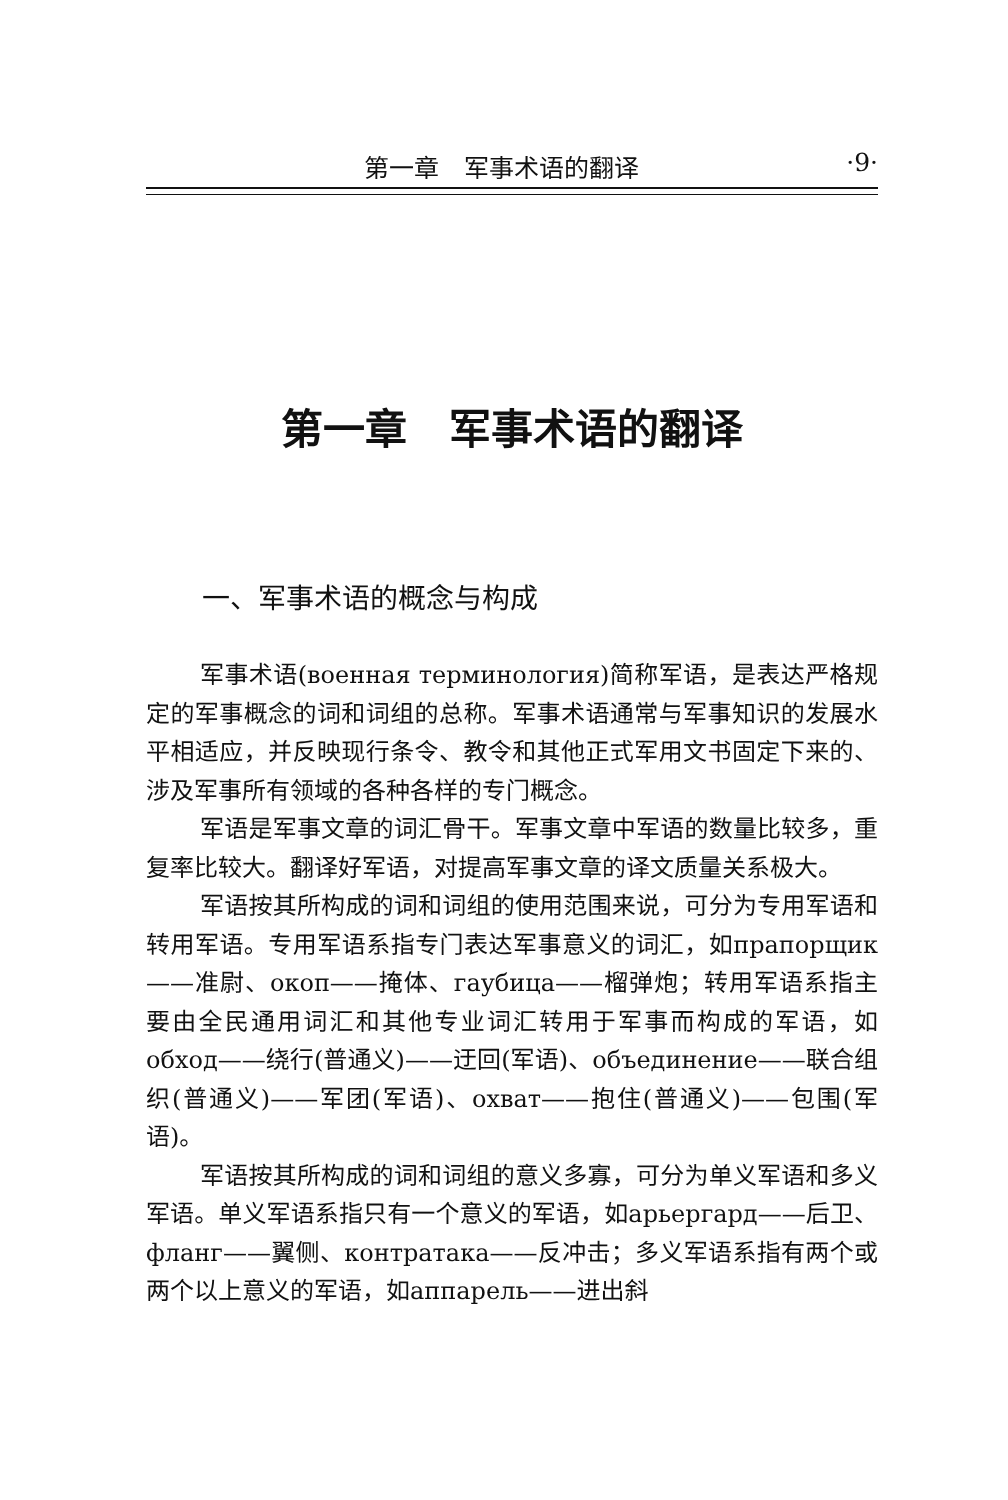第一章　军事术语的翻译 ·9·
第一章　军事术语的翻译
一、军事术语的概念与构成
军事术语(военная терминология)简称军语，是表达严格规定的军事概念的词和词组的总称。军事术语通常与军事知识的发展水平相适应，并反映现行条令、教令和其他正式军用文书固定下来的、涉及军事所有领域的各种各样的专门概念。
军语是军事文章的词汇骨干。军事文章中军语的数量比较多，重复率比较大。翻译好军语，对提高军事文章的译文质量关系极大。
军语按其所构成的词和词组的使用范围来说，可分为专用军语和转用军语。专用军语系指专门表达军事意义的词汇，如прапорщик——准尉、окоп——掩体、гаубица——榴弹炮；转用军语系指主要由全民通用词汇和其他专业词汇转用于军事而构成的军语，如обход——绕行(普通义)——迂回(军语)、объединение——联合组织(普通义)——军团(军语)、охват——抱住(普通义)——包围(军语)。
军语按其所构成的词和词组的意义多寡，可分为单义军语和多义军语。单义军语系指只有一个意义的军语，如арьергард——后卫、фланг——翼侧、контратака——反冲击；多义军语系指有两个或两个以上意义的军语，如аппарель——进出斜